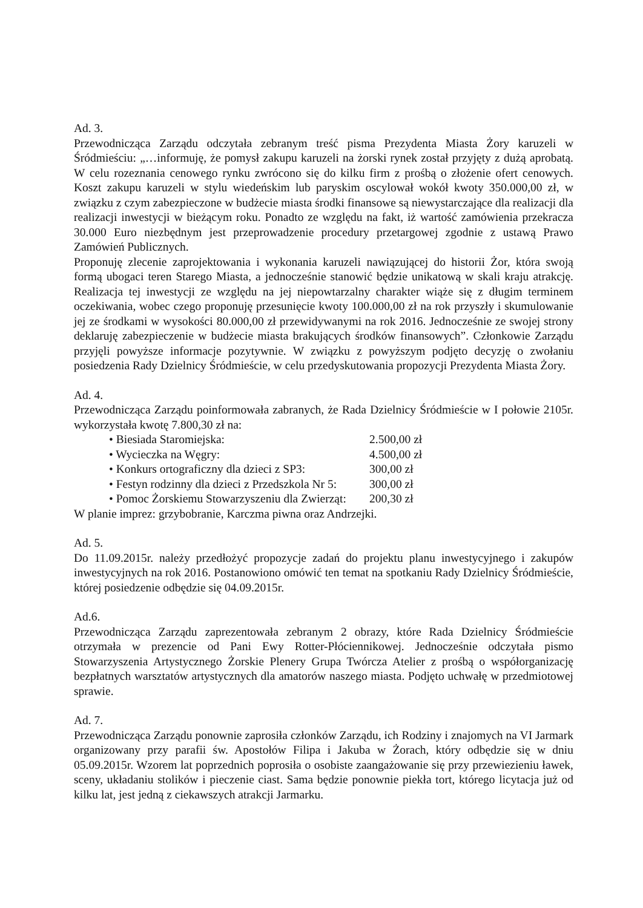Ad. 3.
Przewodnicząca Zarządu odczytała zebranym treść pisma Prezydenta Miasta Żory karuzeli w Śródmieściu: „…informuję, że pomysł zakupu karuzeli na żorski rynek został przyjęty z dużą aprobatą. W celu rozeznania cenowego rynku zwrócono się do kilku firm z prośbą o złożenie ofert cenowych. Koszt zakupu karuzeli w stylu wiedeńskim lub paryskim oscylował wokół kwoty 350.000,00 zł, w związku z czym zabezpieczone w budżecie miasta środki finansowe są niewystarczające dla realizacji dla realizacji inwestycji w bieżącym roku. Ponadto ze względu na fakt, iż wartość zamówienia przekracza 30.000 Euro niezbędnym jest przeprowadzenie procedury przetargowej zgodnie z ustawą Prawo Zamówień Publicznych.
Proponuję zlecenie zaprojektowania i wykonania karuzeli nawiązującej do historii Żor, która swoją formą ubogaci teren Starego Miasta, a jednocześnie stanowić będzie unikatową w skali kraju atrakcję. Realizacja tej inwestycji ze względu na jej niepowtarzalny charakter wiąże się z długim terminem oczekiwania, wobec czego proponuję przesunięcie kwoty 100.000,00 zł na rok przyszły i skumulowanie jej ze środkami w wysokości 80.000,00 zł przewidywanymi na rok 2016. Jednocześnie ze swojej strony deklaruję zabezpieczenie w budżecie miasta brakujących środków finansowych”. Członkowie Zarządu przyjęli powyższe informacje pozytywnie. W związku z powyższym podjęto decyzję o zwołaniu posiedzenia Rady Dzielnicy Śródmieście, w celu przedyskutowania propozycji Prezydenta Miasta Żory.
Ad. 4.
Przewodnicząca Zarządu poinformowała zabranych, że Rada Dzielnicy Śródmieście w I połowie 2105r. wykorzystała kwotę 7.800,30 zł na:
• Biesiada Staromiejska: 2.500,00 zł
• Wycieczka na Węgry: 4.500,00 zł
• Konkurs ortograficzny dla dzieci z SP3: 300,00 zł
• Festyn rodzinny dla dzieci z Przedszkola Nr 5: 300,00 zł
• Pomoc Żorskiemu Stowarzyszeniu dla Zwierząt: 200,30 zł
W planie imprez: grzybobranie, Karczma piwna oraz Andrzejki.
Ad. 5.
Do 11.09.2015r. należy przedłożyć propozycje zadań do projektu planu inwestycyjnego i zakupów inwestycyjnych na rok 2016. Postanowiono omówić ten temat na spotkaniu Rady Dzielnicy Śródmieście, której posiedzenie odbędzie się 04.09.2015r.
Ad.6.
Przewodnicząca Zarządu zaprezentowała zebranym 2 obrazy, które Rada Dzielnicy Śródmieście otrzymała w prezencie od Pani Ewy Rotter-Płóciennikowej. Jednocześnie odczytała pismo Stowarzyszenia Artystycznego Żorskie Plenery Grupa Twórcza Atelier z prośbą o współorganizację bezpłatnych warsztatów artystycznych dla amatorów naszego miasta. Podjęto uchwałę w przedmiotowej sprawie.
Ad. 7.
Przewodnicząca Zarządu ponownie zaprosiła członków Zarządu, ich Rodziny i znajomych na VI Jarmark organizowany przy parafii św. Apostołów Filipa i Jakuba w Żorach, który odbędzie się w dniu 05.09.2015r. Wzorem lat poprzednich poprosiła o osobiste zaangażowanie się przy przewiezieniu ławek, sceny, układaniu stolików i pieczenie ciast. Sama będzie ponownie piekła tort, którego licytacja już od kilku lat, jest jedną z ciekawszych atrakcji Jarmarku.